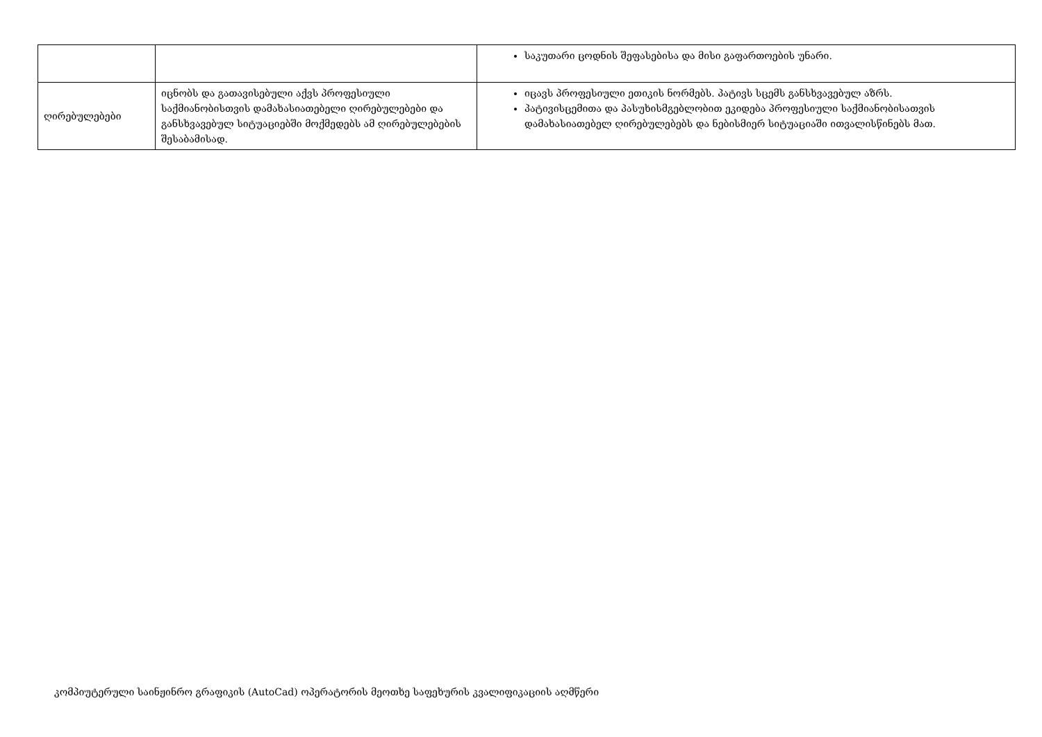| | | საკუთარი ცოდნის შეფასებისა და მისი გაფართოების უნარი. |
| ღირებულებები | იცნობს და გათავისებული აქვს პროფესიული საქმიანობისთვის დამახასიათებელი ღირებულებები და განსხვავებულ სიტუაციებში მოქმედებს ამ ღირებულებების შესაბამისად. | იცავს პროფესიული ეთიკის ნორმებს. პატივს სცემს განსხვავებულ აზრს. პატივისცემითა და პასუხისმგებლობით ეკიდება პროფესიული საქმიანობისათვის დამახასიათებელ ღირებულებებს და ნებისმიერ სიტუაციაში ითვალისწინებს მათ. |
კომპიუტერული საინჟინრო გრაფიკის (AutoCad) ოპერატორის მეოთხე საფეხურის კვალიფიკაციის აღმწერი